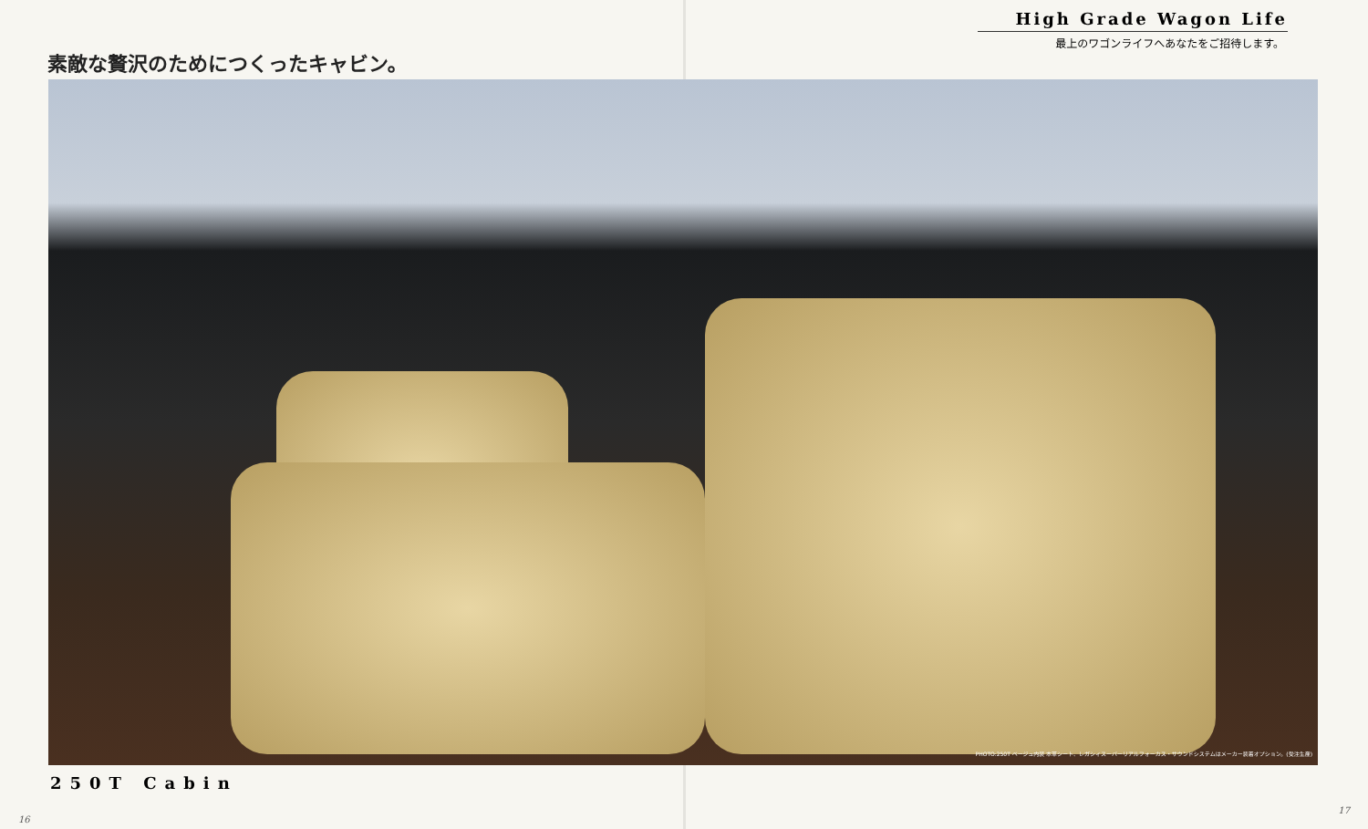High Grade Wagon Life
最上のワゴンライフへあなたをご招待します。
素敵な贅沢のためにつくったキャビン。
PHOTO:250T ベージュ内装 本革シート、レガシィスーパーリアルフォーカス・サウンドシステムはメーカー装着オプション。(受注生産)
250T Cabin
16
17